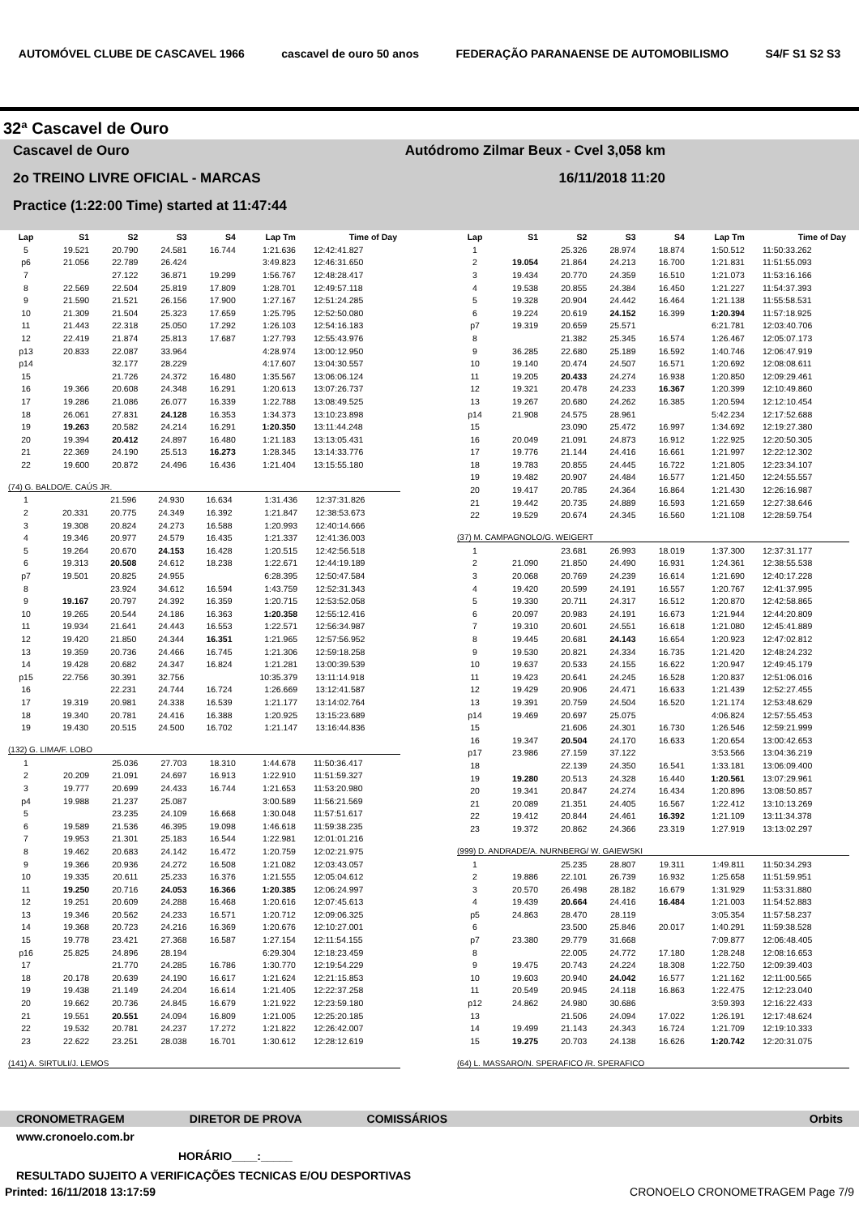AUTOMÓVEL CLUBE DE CASCAVEL 1966 cascavel de ouro 50 anos FEDERAÇÃO PARANAENSE DE AUTOMOBILISMO S4/F S1 S2 S3
32ª Cascavel de Ouro
Cascavel de Ouro Autódromo Zilmar Beux - Cvel 3,058 km
2o TREINO LIVRE OFICIAL - MARCAS 16/11/2018 11:20
Practice (1:22:00 Time) started at 11:47:44
| Lap | S1 | S2 | S3 | S4 | Lap Tm | Time of Day |
| --- | --- | --- | --- | --- | --- | --- |
| 5 | 19.521 | 20.790 | 24.581 | 16.744 | 1:21.636 | 12:42:41.827 |
| p6 | 21.056 | 22.789 | 26.424 | | 3:49.823 | 12:46:31.650 |
| 7 | | 27.122 | 36.871 | 19.299 | 1:56.767 | 12:48:28.417 |
| 8 | 22.569 | 22.504 | 25.819 | 17.809 | 1:28.701 | 12:49:57.118 |
| 9 | 21.590 | 21.521 | 26.156 | 17.900 | 1:27.167 | 12:51:24.285 |
| 10 | 21.309 | 21.504 | 25.323 | 17.659 | 1:25.795 | 12:52:50.080 |
| 11 | 21.443 | 22.318 | 25.050 | 17.292 | 1:26.103 | 12:54:16.183 |
| 12 | 22.419 | 21.874 | 25.813 | 17.687 | 1:27.793 | 12:55:43.976 |
| p13 | 20.833 | 22.087 | 33.964 | | 4:28.974 | 13:00:12.950 |
| p14 | | 32.177 | 28.229 | | 4:17.607 | 13:04:30.557 |
| 15 | | 21.726 | 24.372 | 16.480 | 1:35.567 | 13:06:06.124 |
| 16 | 19.366 | 20.608 | 24.348 | 16.291 | 1:20.613 | 13:07:26.737 |
| 17 | 19.286 | 21.086 | 26.077 | 16.339 | 1:22.788 | 13:08:49.525 |
| 18 | 26.061 | 27.831 | 24.128 | 16.353 | 1:34.373 | 13:10:23.898 |
| 19 | 19.263 | 20.582 | 24.214 | 16.291 | 1:20.350 | 13:11:44.248 |
| 20 | 19.394 | 20.412 | 24.897 | 16.480 | 1:21.183 | 13:13:05.431 |
| 21 | 22.369 | 24.190 | 25.513 | 16.273 | 1:28.345 | 13:14:33.776 |
| 22 | 19.600 | 20.872 | 24.496 | 16.436 | 1:21.404 | 13:15:55.180 |
(74) G. BALDO/E. CAÚS JR.
| 1 | | 21.596 | 24.930 | 16.634 | 1:31.436 | 12:37:31.826 |
| 2 | 20.331 | 20.775 | 24.349 | 16.392 | 1:21.847 | 12:38:53.673 |
| 3 | 19.308 | 20.824 | 24.273 | 16.588 | 1:20.993 | 12:40:14.666 |
| 4 | 19.346 | 20.977 | 24.579 | 16.435 | 1:21.337 | 12:41:36.003 |
| 5 | 19.264 | 20.670 | 24.153 | 16.428 | 1:20.515 | 12:42:56.518 |
| 6 | 19.313 | 20.508 | 24.612 | 18.238 | 1:22.671 | 12:44:19.189 |
| p7 | 19.501 | 20.825 | 24.955 | | 6:28.395 | 12:50:47.584 |
| 8 | | 23.924 | 34.612 | 16.594 | 1:43.759 | 12:52:31.343 |
| 9 | 19.167 | 20.797 | 24.392 | 16.359 | 1:20.715 | 12:53:52.058 |
| 10 | 19.265 | 20.544 | 24.186 | 16.363 | 1:20.358 | 12:55:12.416 |
| 11 | 19.934 | 21.641 | 24.443 | 16.553 | 1:22.571 | 12:56:34.987 |
| 12 | 19.420 | 21.850 | 24.344 | 16.351 | 1:21.965 | 12:57:56.952 |
| 13 | 19.359 | 20.736 | 24.466 | 16.745 | 1:21.306 | 12:59:18.258 |
| 14 | 19.428 | 20.682 | 24.347 | 16.824 | 1:21.281 | 13:00:39.539 |
| p15 | 22.756 | 30.391 | 32.756 | | 10:35.379 | 13:11:14.918 |
| 16 | | 22.231 | 24.744 | 16.724 | 1:26.669 | 13:12:41.587 |
| 17 | 19.319 | 20.981 | 24.338 | 16.539 | 1:21.177 | 13:14:02.764 |
| 18 | 19.340 | 20.781 | 24.416 | 16.388 | 1:20.925 | 13:15:23.689 |
| 19 | 19.430 | 20.515 | 24.500 | 16.702 | 1:21.147 | 13:16:44.836 |
(132) G. LIMA/F. LOBO
| 1 | | 25.036 | 27.703 | 18.310 | 1:44.678 | 11:50:36.417 |
| 2 | 20.209 | 21.091 | 24.697 | 16.913 | 1:22.910 | 11:51:59.327 |
| 3 | 19.777 | 20.699 | 24.433 | 16.744 | 1:21.653 | 11:53:20.980 |
| p4 | 19.988 | 21.237 | 25.087 | | 3:00.589 | 11:56:21.569 |
| 5 | | 23.235 | 24.109 | 16.668 | 1:30.048 | 11:57:51.617 |
| 6 | 19.589 | 21.536 | 46.395 | 19.098 | 1:46.618 | 11:59:38.235 |
| 7 | 19.953 | 21.301 | 25.183 | 16.544 | 1:22.981 | 12:01:01.216 |
| 8 | 19.462 | 20.683 | 24.142 | 16.472 | 1:20.759 | 12:02:21.975 |
| 9 | 19.366 | 20.936 | 24.272 | 16.508 | 1:21.082 | 12:03:43.057 |
| 10 | 19.335 | 20.611 | 25.233 | 16.376 | 1:21.555 | 12:05:04.612 |
| 11 | 19.250 | 20.716 | 24.053 | 16.366 | 1:20.385 | 12:06:24.997 |
| 12 | 19.251 | 20.609 | 24.288 | 16.468 | 1:20.616 | 12:07:45.613 |
| 13 | 19.346 | 20.562 | 24.233 | 16.571 | 1:20.712 | 12:09:06.325 |
| 14 | 19.368 | 20.723 | 24.216 | 16.369 | 1:20.676 | 12:10:27.001 |
| 15 | 19.778 | 23.421 | 27.368 | 16.587 | 1:27.154 | 12:11:54.155 |
| p16 | 25.825 | 24.896 | 28.194 | | 6:29.304 | 12:18:23.459 |
| 17 | | 21.770 | 24.285 | 16.786 | 1:30.770 | 12:19:54.229 |
| 18 | 20.178 | 20.639 | 24.190 | 16.617 | 1:21.624 | 12:21:15.853 |
| 19 | 19.438 | 21.149 | 24.204 | 16.614 | 1:21.405 | 12:22:37.258 |
| 20 | 19.662 | 20.736 | 24.845 | 16.679 | 1:21.922 | 12:23:59.180 |
| 21 | 19.551 | 20.551 | 24.094 | 16.809 | 1:21.005 | 12:25:20.185 |
| 22 | 19.532 | 20.781 | 24.237 | 17.272 | 1:21.822 | 12:26:42.007 |
| 23 | 22.622 | 23.251 | 28.038 | 16.701 | 1:30.612 | 12:28:12.619 |
(141) A. SIRTULI/J. LEMOS
| Lap | S1 | S2 | S3 | S4 | Lap Tm | Time of Day |
| --- | --- | --- | --- | --- | --- | --- |
| 1 | | 25.326 | 28.974 | 18.874 | 1:50.512 | 11:50:33.262 |
| 2 | 19.054 | 21.864 | 24.213 | 16.700 | 1:21.831 | 11:51:55.093 |
| 3 | 19.434 | 20.770 | 24.359 | 16.510 | 1:21.073 | 11:53:16.166 |
| 4 | 19.538 | 20.855 | 24.384 | 16.450 | 1:21.227 | 11:54:37.393 |
| 5 | 19.328 | 20.904 | 24.442 | 16.464 | 1:21.138 | 11:55:58.531 |
| 6 | 19.224 | 20.619 | 24.152 | 16.399 | 1:20.394 | 11:57:18.925 |
| p7 | 19.319 | 20.659 | 25.571 | | 6:21.781 | 12:03:40.706 |
| 8 | | 21.382 | 25.345 | 16.574 | 1:26.467 | 12:05:07.173 |
| 9 | 36.285 | 22.680 | 25.189 | 16.592 | 1:40.746 | 12:06:47.919 |
| 10 | 19.140 | 20.474 | 24.507 | 16.571 | 1:20.692 | 12:08:08.611 |
| 11 | 19.205 | 20.433 | 24.274 | 16.938 | 1:20.850 | 12:09:29.461 |
| 12 | 19.321 | 20.478 | 24.233 | 16.367 | 1:20.399 | 12:10:49.860 |
| 13 | 19.267 | 20.680 | 24.262 | 16.385 | 1:20.594 | 12:12:10.454 |
| p14 | 21.908 | 24.575 | 28.961 | | 5:42.234 | 12:17:52.688 |
| 15 | | 23.090 | 25.472 | 16.997 | 1:34.692 | 12:19:27.380 |
| 16 | 20.049 | 21.091 | 24.873 | 16.912 | 1:22.925 | 12:20:50.305 |
| 17 | 19.776 | 21.144 | 24.416 | 16.661 | 1:21.997 | 12:22:12.302 |
| 18 | 19.783 | 20.855 | 24.445 | 16.722 | 1:21.805 | 12:23:34.107 |
| 19 | 19.482 | 20.907 | 24.484 | 16.577 | 1:21.450 | 12:24:55.557 |
| 20 | 19.417 | 20.785 | 24.364 | 16.864 | 1:21.430 | 12:26:16.987 |
| 21 | 19.442 | 20.735 | 24.889 | 16.593 | 1:21.659 | 12:27:38.646 |
| 22 | 19.529 | 20.674 | 24.345 | 16.560 | 1:21.108 | 12:28:59.754 |
(37) M. CAMPAGNOLO/G. WEIGERT
| 1 | | 23.681 | 26.993 | 18.019 | 1:37.300 | 12:37:31.177 |
| 2 | 21.090 | 21.850 | 24.490 | 16.931 | 1:24.361 | 12:38:55.538 |
| 3 | 20.068 | 20.769 | 24.239 | 16.614 | 1:21.690 | 12:40:17.228 |
| 4 | 19.420 | 20.599 | 24.191 | 16.557 | 1:20.767 | 12:41:37.995 |
| 5 | 19.330 | 20.711 | 24.317 | 16.512 | 1:20.870 | 12:42:58.865 |
| 6 | 20.097 | 20.983 | 24.191 | 16.673 | 1:21.944 | 12:44:20.809 |
| 7 | 19.310 | 20.601 | 24.551 | 16.618 | 1:21.080 | 12:45:41.889 |
| 8 | 19.445 | 20.681 | 24.143 | 16.654 | 1:20.923 | 12:47:02.812 |
| 9 | 19.530 | 20.821 | 24.334 | 16.735 | 1:21.420 | 12:48:24.232 |
| 10 | 19.637 | 20.533 | 24.155 | 16.622 | 1:20.947 | 12:49:45.179 |
| 11 | 19.423 | 20.641 | 24.245 | 16.528 | 1:20.837 | 12:51:06.016 |
| 12 | 19.429 | 20.906 | 24.471 | 16.633 | 1:21.439 | 12:52:27.455 |
| 13 | 19.391 | 20.759 | 24.504 | 16.520 | 1:21.174 | 12:53:48.629 |
| p14 | 19.469 | 20.697 | 25.075 | | 4:06.824 | 12:57:55.453 |
| 15 | | 21.606 | 24.301 | 16.730 | 1:26.546 | 12:59:21.999 |
| 16 | 19.347 | 20.504 | 24.170 | 16.633 | 1:20.654 | 13:00:42.653 |
| p17 | 23.986 | 27.159 | 37.122 | | 3:53.566 | 13:04:36.219 |
| 18 | | 22.139 | 24.350 | 16.541 | 1:33.181 | 13:06:09.400 |
| 19 | 19.280 | 20.513 | 24.328 | 16.440 | 1:20.561 | 13:07:29.961 |
| 20 | 19.341 | 20.847 | 24.274 | 16.434 | 1:20.896 | 13:08:50.857 |
| 21 | 20.089 | 21.351 | 24.405 | 16.567 | 1:22.412 | 13:10:13.269 |
| 22 | 19.412 | 20.844 | 24.461 | 16.392 | 1:21.109 | 13:11:34.378 |
| 23 | 19.372 | 20.862 | 24.366 | 23.319 | 1:27.919 | 13:13:02.297 |
(999) D. ANDRADE/A. NURNBERG/ W. GAIEWSKI
| 1 | | 25.235 | 28.807 | 19.311 | 1:49.811 | 11:50:34.293 |
| 2 | 19.886 | 22.101 | 26.739 | 16.932 | 1:25.658 | 11:51:59.951 |
| 3 | 20.570 | 26.498 | 28.182 | 16.679 | 1:31.929 | 11:53:31.880 |
| 4 | 19.439 | 20.664 | 24.416 | 16.484 | 1:21.003 | 11:54:52.883 |
| p5 | 24.863 | 28.470 | 28.119 | | 3:05.354 | 11:57:58.237 |
| 6 | | 23.500 | 25.846 | 20.017 | 1:40.291 | 11:59:38.528 |
| p7 | 23.380 | 29.779 | 31.668 | | 7:09.877 | 12:06:48.405 |
| 8 | | 22.005 | 24.772 | 17.180 | 1:28.248 | 12:08:16.653 |
| 9 | 19.475 | 20.743 | 24.224 | 18.308 | 1:22.750 | 12:09:39.403 |
| 10 | 19.603 | 20.940 | 24.042 | 16.577 | 1:21.162 | 12:11:00.565 |
| 11 | 20.549 | 20.945 | 24.118 | 16.863 | 1:22.475 | 12:12:23.040 |
| p12 | 24.862 | 24.980 | 30.686 | | 3:59.393 | 12:16:22.433 |
| 13 | | 21.506 | 24.094 | 17.022 | 1:26.191 | 12:17:48.624 |
| 14 | 19.499 | 21.143 | 24.343 | 16.724 | 1:21.709 | 12:19:10.333 |
| 15 | 19.275 | 20.703 | 24.138 | 16.626 | 1:20.742 | 12:20:31.075 |
(64) L. MASSARO/N. SPERAFICO /R. SPERAFICO
CRONOMETRAGEM DIRETOR DE PROVA COMISSÁRIOS Orbits
www.cronoelo.com.br
HORÁRIO____:_____
RESULTADO SUJEITO A VERIFICAÇÕES TECNICAS E/OU DESPORTIVAS
Printed: 16/11/2018 13:17:59 CRONOELO CRONOMETRAGEM Page 7/9